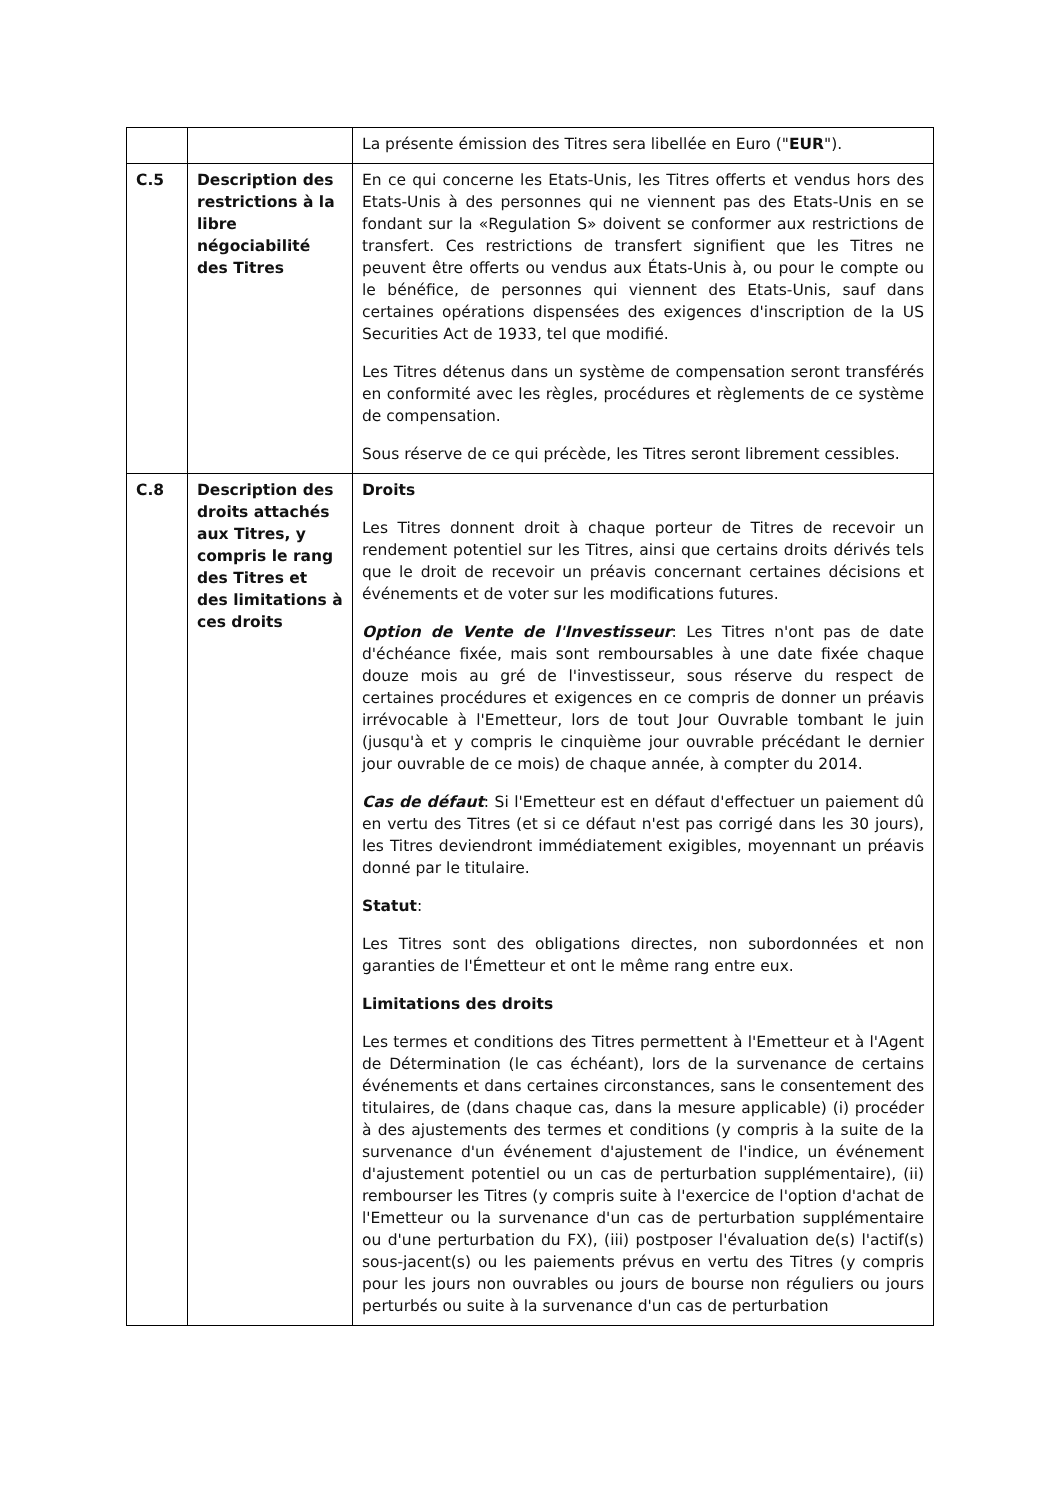| | | La présente émission des Titres sera libellée en Euro (" EUR "). |
| C.5 | Description des restrictions à la libre négociabilité des Titres | En ce qui concerne les Etats-Unis, les Titres offerts et vendus hors des Etats-Unis à des personnes qui ne viennent pas des Etats-Unis en se fondant sur la «Regulation S» doivent se conformer aux restrictions de transfert. Ces restrictions de transfert signifient que les Titres ne peuvent être offerts ou vendus aux États-Unis à, ou pour le compte ou le bénéfice, de personnes qui viennent des Etats-Unis, sauf dans certaines opérations dispensées des exigences d'inscription de la US Securities Act de 1933, tel que modifié. Les Titres détenus dans un système de compensation seront transférés en conformité avec les règles, procédures et règlements de ce système de compensation. Sous réserve de ce qui précède, les Titres seront librement cessibles. |
| C.8 | Description des droits attachés aux Titres, y compris le rang des Titres et des limitations à ces droits | Droits Les Titres donnent droit à chaque porteur de Titres de recevoir un rendement potentiel sur les Titres, ainsi que certains droits dérivés tels que le droit de recevoir un préavis concernant certaines décisions et événements et de voter sur les modifications futures. Option de Vente de l'Investisseur : Les Titres n'ont pas de date d'échéance fixée, mais sont remboursables à une date fixée chaque douze mois au gré de l'investisseur, sous réserve du respect de certaines procédures et exigences en ce compris de donner un préavis irrévocable à l'Emetteur, lors de tout Jour Ouvrable tombant le juin (jusqu'à et y compris le cinquième jour ouvrable précédant le dernier jour ouvrable de ce mois) de chaque année, à compter du 2014. Cas de défaut : Si l'Emetteur est en défaut d'effectuer un paiement dû en vertu des Titres (et si ce défaut n'est pas corrigé dans les 30 jours), les Titres deviendront immédiatement exigibles, moyennant un préavis donné par le titulaire. Statut : Les Titres sont des obligations directes, non subordonnées et non garanties de l'Émetteur et ont le même rang entre eux. Limitations des droits Les termes et conditions des Titres permettent à l'Emetteur et à l'Agent de Détermination (le cas échéant), lors de la survenance de certains événements et dans certaines circonstances, sans le consentement des titulaires, de (dans chaque cas, dans la mesure applicable) (i) procéder à des ajustements des termes et conditions (y compris à la suite de la survenance d'un événement d'ajustement de l'indice, un événement d'ajustement potentiel ou un cas de perturbation supplémentaire), (ii) rembourser les Titres (y compris suite à l'exercice de l'option d'achat de l'Emetteur ou la survenance d'un cas de perturbation supplémentaire ou d'une perturbation du FX), (iii) postposer l'évaluation de(s) l'actif(s) sous-jacent(s) ou les paiements prévus en vertu des Titres (y compris pour les jours non ouvrables ou jours de bourse non réguliers ou jours perturbés ou suite à la survenance d'un cas de perturbation |